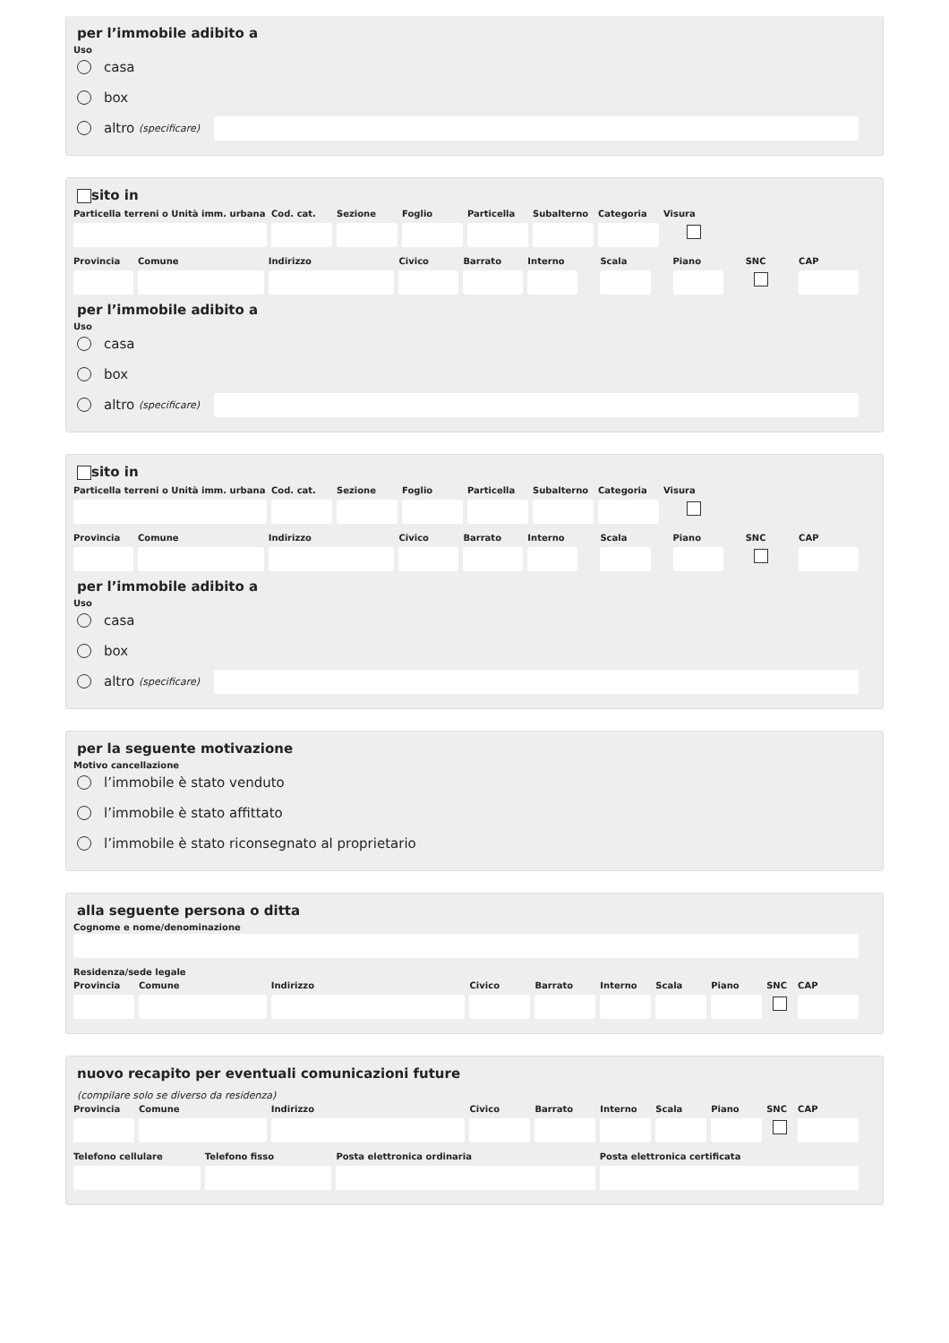per l’immobile adibito a
Uso
casa
box
altro (specificare)
sito in
Particella terreni o Unità imm. urbana
Cod. cat.
Sezione Foglio Particella
Subalterno
Categoria
Visura
Provincia
Comune Indirizzo Civico Barrato Interno
Scala Piano SNC CAP
per l’immobile adibito a
Uso
casa
box
altro (specificare)
sito in
Particella terreni o Unità imm. urbana
Cod. cat.
Sezione Foglio Particella
Subalterno
Categoria
Visura
Provincia
Comune Indirizzo Civico Barrato Interno
Scala Piano SNC CAP
per l’immobile adibito a
Uso
casa
box
altro (specificare)
per la seguente motivazione
Motivo cancellazione
l’immobile è stato venduto
l’immobile è stato affittato
l’immobile è stato riconsegnato al proprietario
alla seguente persona o ditta
Cognome e nome/denominazione
Residenza/sede legale
Provincia
Comune Indirizzo Civico Barrato Interno
Scala Piano SNC CAP
nuovo recapito per eventuali comunicazioni future
(compilare solo se diverso da residenza)
Provincia
Comune Indirizzo Civico Barrato Interno
Scala Piano SNC CAP
Telefono cellulare
Telefono fisso Posta elettronica ordinaria Posta elettronica certificata